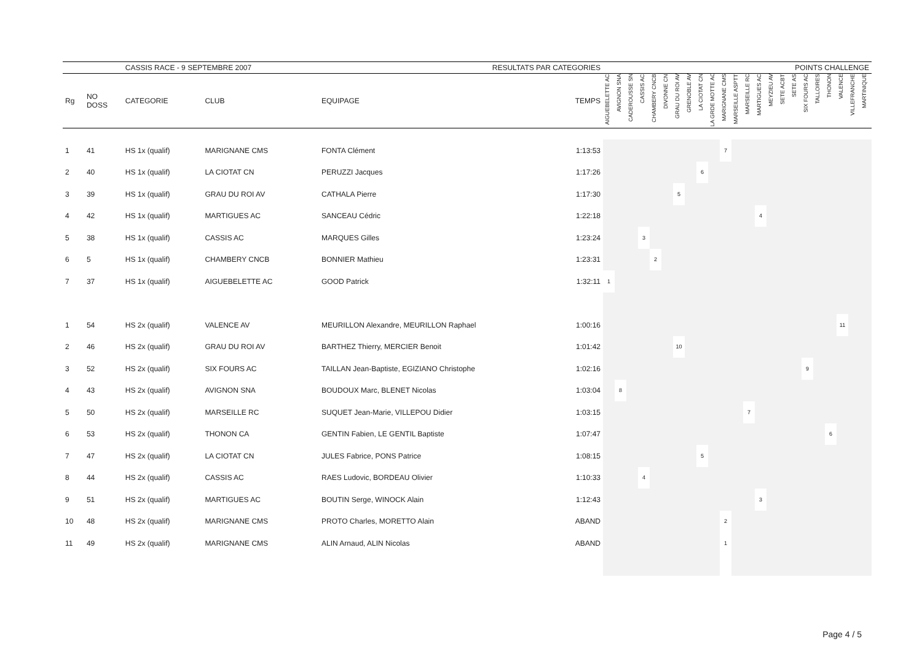| | | CASSIS RACE - 9 SEPTEMBRE 2007 | | RESULTATS PAR CATEGORIES | | POINTS CHALLENGE | | | | | | | | | | | | | | | | | | | | | | |
| Rg | NO DOSS | CATEGORIE | CLUB | EQUIPAGE | TEMPS | AIGUEBELETTE AC | AVIGNON SNA | CADEROUSSE SN | CASSIS AC | CHAMBERY CNCB | DIVONNE CN | GRAU DU ROI AV | GRENOBLE AV | LA CIOTAT CN | LA GRDE MOTTE AC | MARIGNANE CMS | MARSEILLE ASPTT | MARSEILLE RC | MARTIGUES AC | MEYZIEU AV | SETE ACBT | SETE AS | SIX FOURS AC | TALLOIRES | THONON | VALENCE | VILLEFRANCHE | MARTINIQUE |
| 1 | 41 | HS 1x (qualif) | MARIGNANE CMS | FONTA Clément | 1:13:53 | | | | | | | | | | | 7 | | | | | | | | | | | | |
| 2 | 40 | HS 1x (qualif) | LA CIOTAT CN | PERUZZI Jacques | 1:17:26 | | | | | | | | | 6 | | | | | | | | | | | | | | |
| 3 | 39 | HS 1x (qualif) | GRAU DU ROI AV | CATHALA Pierre | 1:17:30 | | | | | | | 5 | | | | | | | | | | | | | | | | |
| 4 | 42 | HS 1x (qualif) | MARTIGUES AC | SANCEAU Cédric | 1:22:18 | | | | | | | | | | | | | | 4 | | | | | | | | | |
| 5 | 38 | HS 1x (qualif) | CASSIS AC | MARQUES Gilles | 1:23:24 | | | | 3 | | | | | | | | | | | | | | | | | | | |
| 6 | 5 | HS 1x (qualif) | CHAMBERY CNCB | BONNIER Mathieu | 1:23:31 | | | | | 2 | | | | | | | | | | | | | | | | | | |
| 7 | 37 | HS 1x (qualif) | AIGUEBELETTE AC | GOOD Patrick | 1:32:11 | 1 | | | | | | | | | | | | | | | | | | | | | | |
| 1 | 54 | HS 2x (qualif) | VALENCE AV | MEURILLON Alexandre, MEURILLON Raphael | 1:00:16 | | | | | | | | | | | | | | | | | | | | | 11 | | |
| 2 | 46 | HS 2x (qualif) | GRAU DU ROI AV | BARTHEZ Thierry, MERCIER Benoit | 1:01:42 | | | | | | | 10 | | | | | | | | | | | | | | | | |
| 3 | 52 | HS 2x (qualif) | SIX FOURS AC | TAILLAN Jean-Baptiste, EGIZIANO Christophe | 1:02:16 | | | | | | | | | | | | | | | | | | 9 | | | | | |
| 4 | 43 | HS 2x (qualif) | AVIGNON SNA | BOUDOUX Marc, BLENET Nicolas | 1:03:04 | | 8 | | | | | | | | | | | | | | | | | | | | | |
| 5 | 50 | HS 2x (qualif) | MARSEILLE RC | SUQUET Jean-Marie, VILLEPOU Didier | 1:03:15 | | | | | | | | | | | | | 7 | | | | | | | | | | |
| 6 | 53 | HS 2x (qualif) | THONON CA | GENTIN Fabien, LE GENTIL Baptiste | 1:07:47 | | | | | | | | | | | | | | | | | | | | 6 | | | |
| 7 | 47 | HS 2x (qualif) | LA CIOTAT CN | JULES Fabrice, PONS Patrice | 1:08:15 | | | | | | | | | 5 | | | | | | | | | | | | | | |
| 8 | 44 | HS 2x (qualif) | CASSIS AC | RAES Ludovic, BORDEAU Olivier | 1:10:33 | | | | 4 | | | | | | | | | | | | | | | | | | | |
| 9 | 51 | HS 2x (qualif) | MARTIGUES AC | BOUTIN Serge, WINOCK Alain | 1:12:43 | | | | | | | | | | | | | | 3 | | | | | | | | | |
| 10 | 48 | HS 2x (qualif) | MARIGNANE CMS | PROTO Charles, MORETTO Alain | ABAND | | | | | | | | | | | 2 | | | | | | | | | | | | |
| 11 | 49 | HS 2x (qualif) | MARIGNANE CMS | ALIN Arnaud, ALIN Nicolas | ABAND | | | | | | | | | | | 1 | | | | | | | | | | | | |
Page 4 / 5